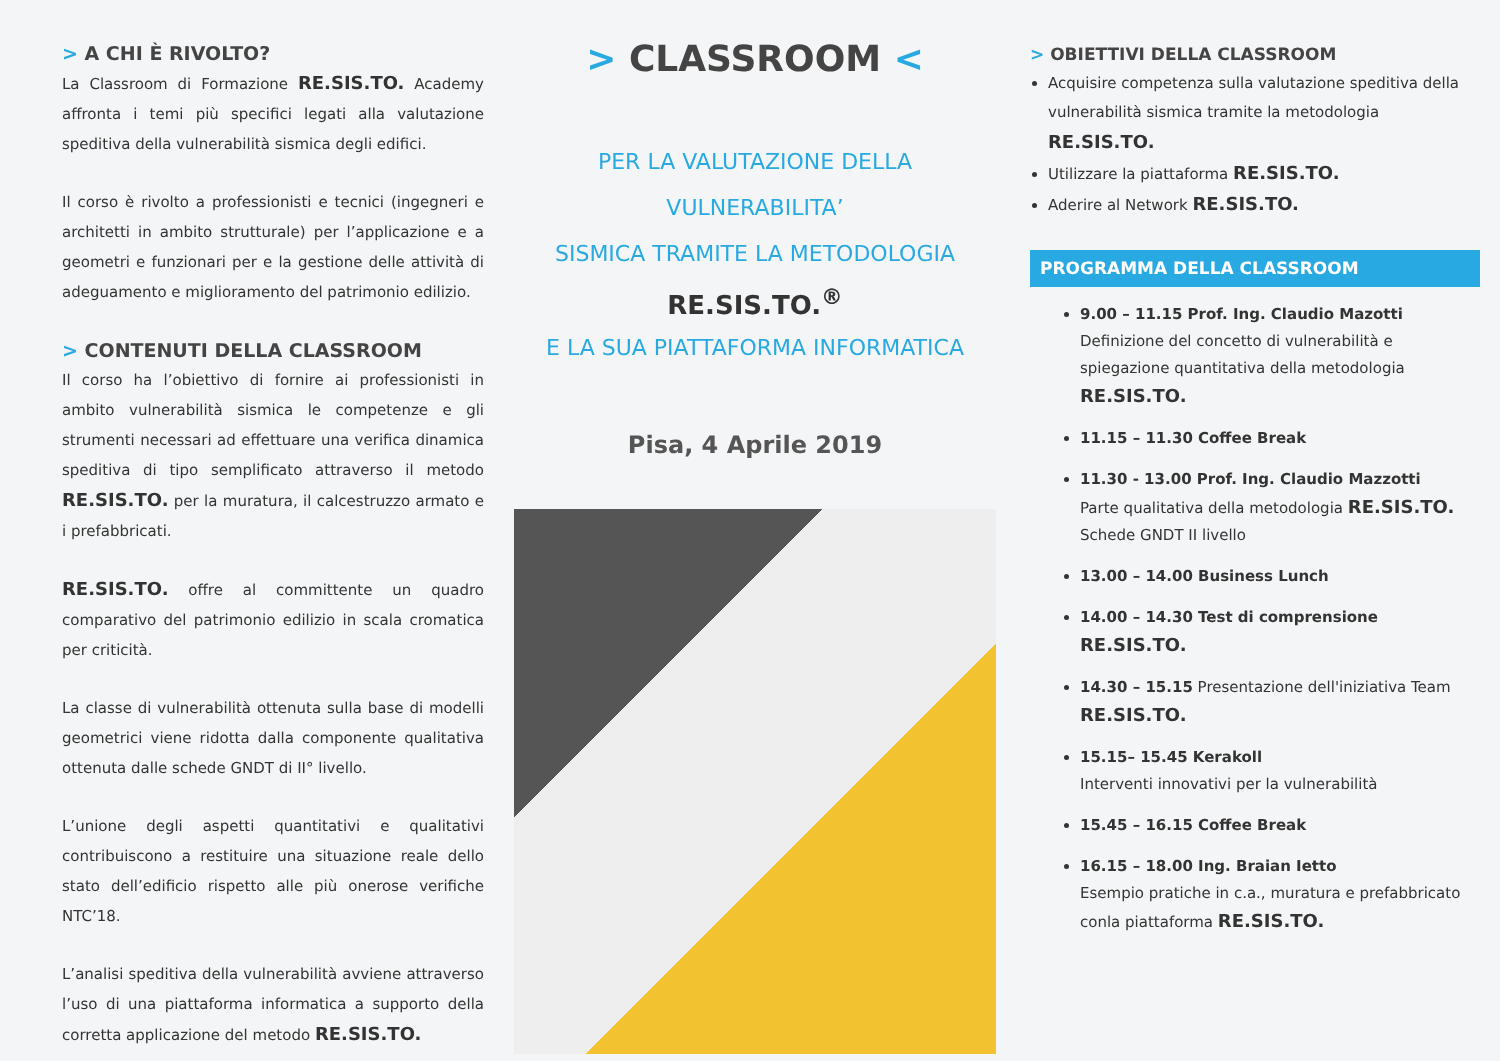> A CHI È RIVOLTO?
La Classroom di Formazione RE.SIS.TO. Academy affronta i temi più specifici legati alla valutazione speditiva della vulnerabilità sismica degli edifici.
Il corso è rivolto a professionisti e tecnici (ingegneri e architetti in ambito strutturale) per l’applicazione e a geometri e funzionari per e la gestione delle attività di adeguamento e miglioramento del patrimonio edilizio.
> CONTENUTI DELLA CLASSROOM
Il corso ha l’obiettivo di fornire ai professionisti in ambito vulnerabilità sismica le competenze e gli strumenti necessari ad effettuare una verifica dinamica speditiva di tipo semplificato attraverso il metodo RE.SIS.TO. per la muratura, il calcestruzzo armato e i prefabbricati.
RE.SIS.TO. offre al committente un quadro comparativo del patrimonio edilizio in scala cromatica per criticità.
La classe di vulnerabilità ottenuta sulla base di modelli geometrici viene ridotta dalla componente qualitativa ottenuta dalle schede GNDT di II° livello.
L’unione degli aspetti quantitativi e qualitativi contribuiscono a restituire una situazione reale dello stato dell’edificio rispetto alle più onerose verifiche NTC’18.
L’analisi speditiva della vulnerabilità avviene attraverso l’uso di una piattaforma informatica a supporto della corretta applicazione del metodo RE.SIS.TO.
> CLASSROOM <
PER LA VALUTAZIONE DELLA VULNERABILITA’
SISMICA TRAMITE LA METODOLOGIA
RE.SIS.TO.<sup>®</sup>
E LA SUA PIATTAFORMA INFORMATICA
Pisa, 4 Aprile 2019
> OBIETTIVI DELLA CLASSROOM
Acquisire competenza sulla valutazione speditiva della vulnerabilità sismica tramite la metodologia RE.SIS.TO.
Utilizzare la piattaforma RE.SIS.TO.
Aderire al Network RE.SIS.TO.
PROGRAMMA DELLA CLASSROOM
9.00 – 11.15 Prof. Ing. Claudio Mazotti
Definizione del concetto di vulnerabilità e spiegazione quantitativa della metodologia RE.SIS.TO.
11.15 – 11.30 Coffee Break
11.30 - 13.00 Prof. Ing. Claudio Mazzotti
Parte qualitativa della metodologia RE.SIS.TO.
Schede GNDT II livello
13.00 – 14.00 Business Lunch
14.00 – 14.30 Test di comprensione RE.SIS.TO.
14.30 – 15.15 Presentazione dell'iniziativa Team RE.SIS.TO.
15.15– 15.45 Kerakoll
Interventi innovativi per la vulnerabilità
15.45 – 16.15 Coffee Break
16.15 – 18.00 Ing. Braian Ietto
Esempio pratiche in c.a., muratura e prefabbricato conla piattaforma RE.SIS.TO.